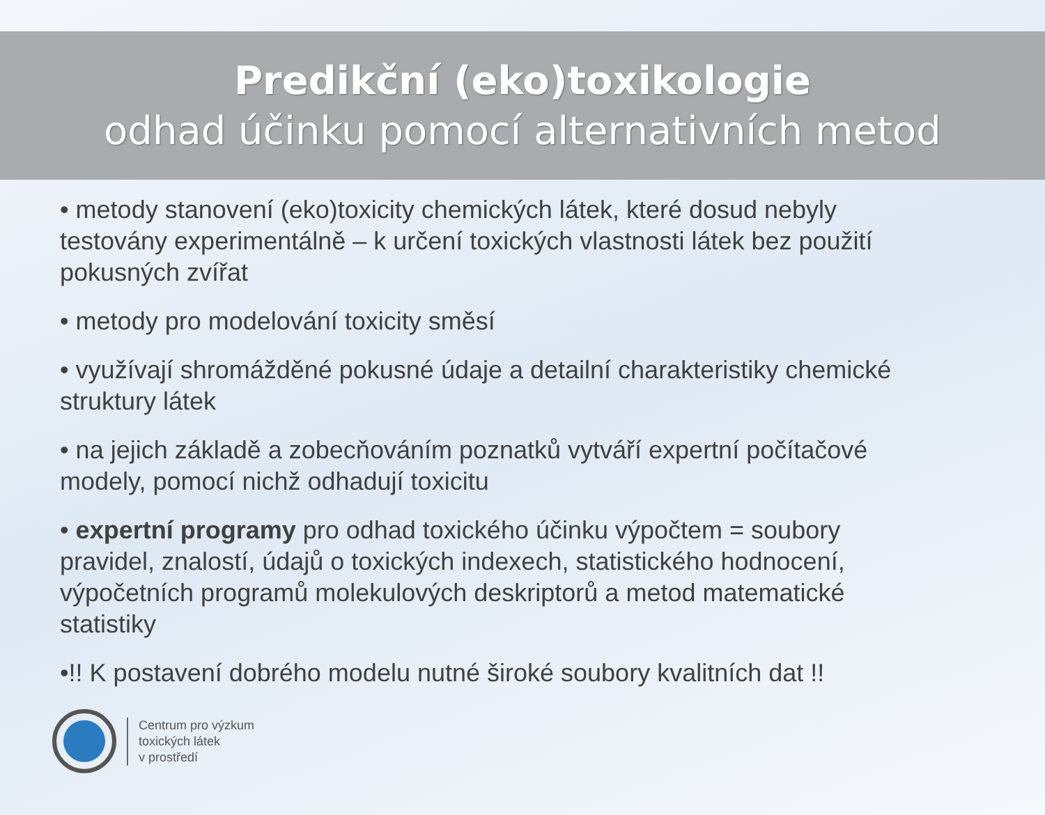Predikční (eko)toxikologie
odhad účinku pomocí alternativních metod
• metody stanovení (eko)toxicity chemických látek, které dosud nebyly testovány experimentálně – k určení toxických vlastnosti látek bez použití pokusných zvířat
• metody pro modelování toxicity směsí
• využívají shromážděné pokusné údaje a detailní charakteristiky chemické struktury látek
• na jejich základě a zobecňováním poznatků vytváří expertní počítačové modely, pomocí nichž odhadují toxicitu
• expertní programy pro odhad toxického účinku výpočtem = soubory pravidel, znalostí, údajů o toxických indexech, statistického hodnocení, výpočetních programů molekulových deskriptorů a metod matematické statistiky
•!! K postavení dobrého modelu nutné široké soubory kvalitních dat !!
Centrum pro výzkum
toxických látek
v prostředí